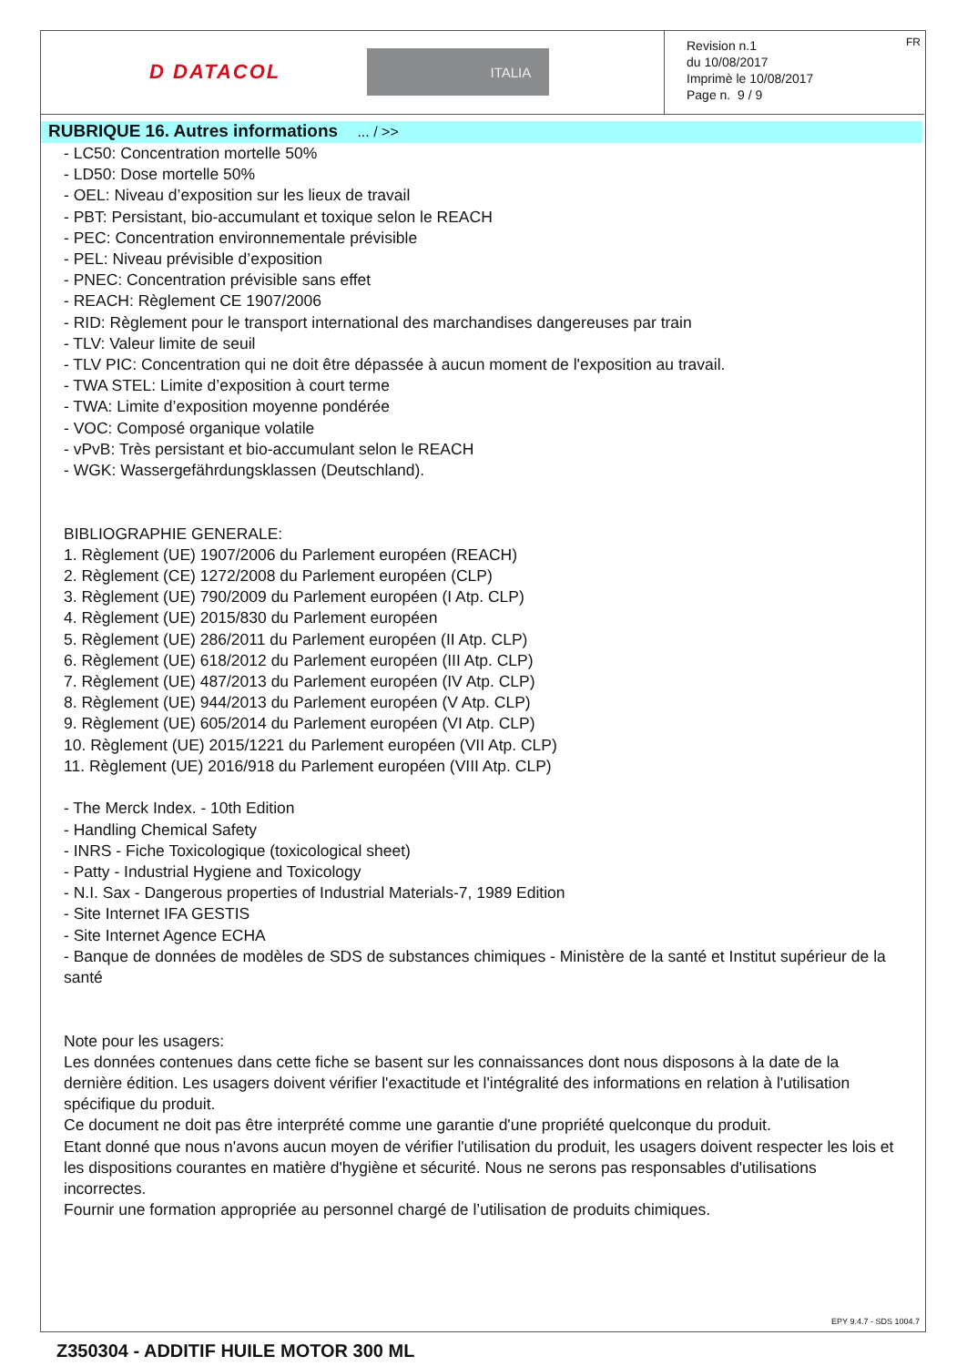D DATACOL
ITALIA
Revision n.1
du 10/08/2017
Imprimè le 10/08/2017
Page n. 9 / 9
FR
RUBRIQUE 16. Autres informations ... / >>
- LC50: Concentration mortelle 50%
- LD50: Dose mortelle 50%
- OEL: Niveau d’exposition sur les lieux de travail
- PBT: Persistant, bio-accumulant et toxique selon le REACH
- PEC: Concentration environnementale prévisible
- PEL: Niveau prévisible d’exposition
- PNEC: Concentration prévisible sans effet
- REACH: Règlement CE 1907/2006
- RID: Règlement pour le transport international des marchandises dangereuses par train
- TLV: Valeur limite de seuil
- TLV PIC: Concentration qui ne doit être dépassée à aucun moment de l'exposition au travail.
- TWA STEL: Limite d’exposition à court terme
- TWA: Limite d’exposition moyenne pondérée
- VOC: Composé organique volatile
- vPvB: Très persistant et bio-accumulant selon le REACH
- WGK: Wassergefährdungsklassen (Deutschland).
BIBLIOGRAPHIE GENERALE:
1. Règlement (UE) 1907/2006 du Parlement européen (REACH)
2. Règlement (CE) 1272/2008 du Parlement européen (CLP)
3. Règlement (UE) 790/2009 du Parlement européen (I Atp. CLP)
4. Règlement (UE) 2015/830 du Parlement européen
5. Règlement (UE) 286/2011 du Parlement européen (II Atp. CLP)
6. Règlement (UE) 618/2012 du Parlement européen (III Atp. CLP)
7. Règlement (UE) 487/2013 du Parlement européen (IV Atp. CLP)
8. Règlement (UE) 944/2013 du Parlement européen (V Atp. CLP)
9. Règlement (UE) 605/2014 du Parlement européen (VI Atp. CLP)
10. Règlement (UE) 2015/1221 du Parlement européen (VII Atp. CLP)
11. Règlement (UE) 2016/918 du Parlement européen (VIII Atp. CLP)
- The Merck Index. - 10th Edition
- Handling Chemical Safety
- INRS - Fiche Toxicologique (toxicological sheet)
- Patty - Industrial Hygiene and Toxicology
- N.I. Sax - Dangerous properties of Industrial Materials-7, 1989 Edition
- Site Internet IFA GESTIS
- Site Internet Agence ECHA
- Banque de données de modèles de SDS de substances chimiques - Ministère de la santé et Institut supérieur de la santé
Note pour les usagers:
Les données contenues dans cette fiche se basent sur les connaissances dont nous disposons à la date de la dernière édition. Les usagers doivent vérifier l'exactitude et l'intégralité des informations en relation à l'utilisation spécifique du produit.
Ce document ne doit pas être interprété comme une garantie d'une propriété quelconque du produit.
Etant donné que nous n'avons aucun moyen de vérifier l'utilisation du produit, les usagers doivent respecter les lois et les dispositions courantes en matière d'hygiène et sécurité. Nous ne serons pas responsables d'utilisations incorrectes.
Fournir une formation appropriée au personnel chargé de l’utilisation de produits chimiques.
EPY 9.4.7 - SDS 1004.7
Z350304 - ADDITIF HUILE MOTOR 300 ML